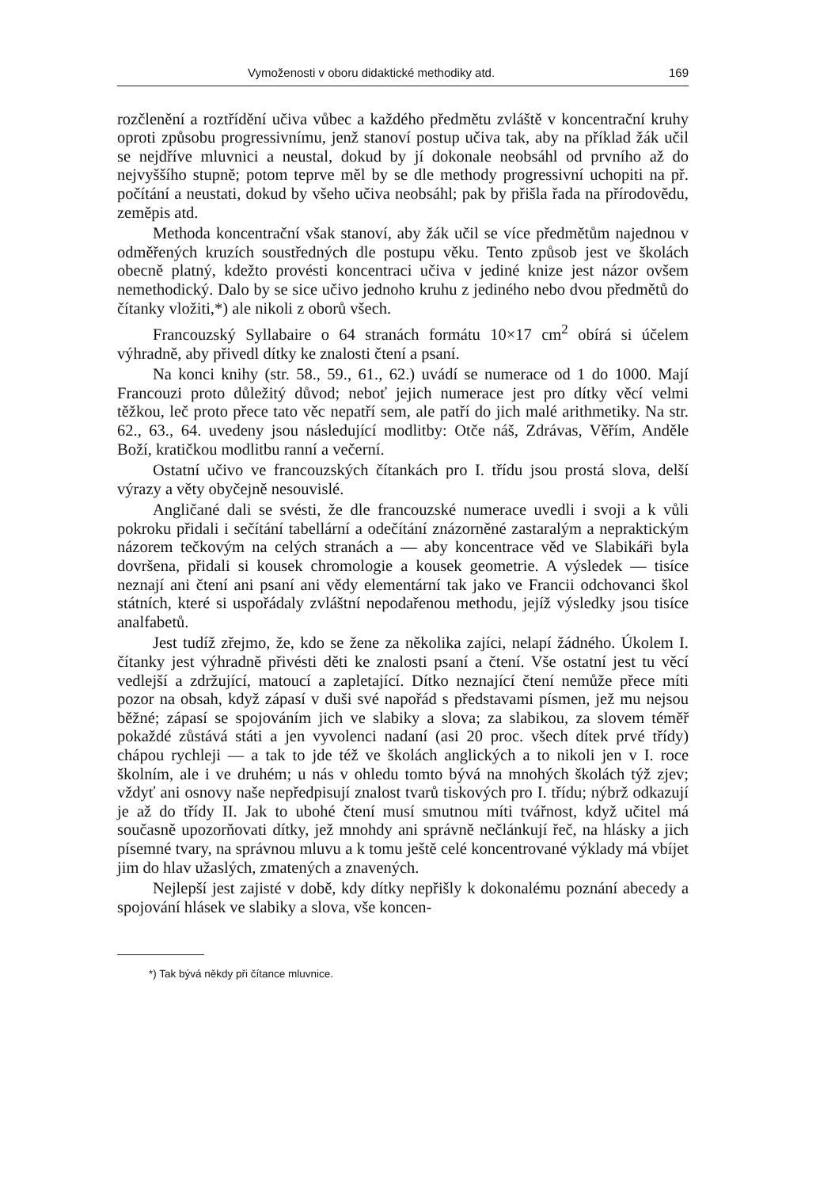Vymoženosti v oboru didaktické methodiky atd. 169
rozčlenění a roztřídění učiva vůbec a každého předmětu zvláště v koncentrační kruhy oproti způsobu progressivnímu, jenž stanoví postup učiva tak, aby na příklad žák učil se nejdříve mluvnici a neustal, dokud by jí dokonale neobsáhl od prvního až do nejvyššího stupně; potom teprve měl by se dle methody progressivní uchopiti na př. počítání a neustati, dokud by všeho učiva neobsáhl; pak by přišla řada na přírodovědu, zeměpis atd.
Methoda koncentrační však stanoví, aby žák učil se více předmětům najednou v odměřených kruzích soustředných dle postupu věku. Tento způsob jest ve školách obecně platný, kdežto provésti koncentraci učiva v jediné knize jest názor ovšem nemethodický. Dalo by se sice učivo jednoho kruhu z jediného nebo dvou předmětů do čítanky vložiti,*) ale nikoli z oborů všech.
Francouzský Syllabaire o 64 stranách formátu 10×17 cm<sup>2</sup> obírá si účelem výhradně, aby přivedl dítky ke znalosti čtení a psaní.
Na konci knihy (str. 58., 59., 61., 62.) uvádí se numerace od 1 do 1000. Mají Francouzi proto důležitý důvod; neboť jejich numerace jest pro dítky věcí velmi těžkou, leč proto přece tato věc nepatří sem, ale patří do jich malé arithmetiky. Na str. 62., 63., 64. uvedeny jsou následující modlitby: Otče náš, Zdrávas, Věřím, Anděle Boží, kratičkou modlitbu ranní a večerní.
Ostatní učivo ve francouzských čítankách pro I. třídu jsou prostá slova, delší výrazy a věty obyčejně nesouvislé.
Angličané dali se svésti, že dle francouzské numerace uvedli i svoji a k vůli pokroku přidali i sečítání tabellární a odečítání znázorněné zastaralým a nepraktickým názorem tečkovým na celých stranách a — aby koncentrace věd ve Slabikáři byla dovršena, přidali si kousek chromologie a kousek geometrie. A výsledek — tisíce neznají ani čtení ani psaní ani vědy elementární tak jako ve Francii odchovanci škol státních, které si uspořádaly zvláštní nepodařenou methodu, jejíž výsledky jsou tisíce analfabetů.
Jest tudíž zřejmo, že, kdo se žene za několika zajíci, nelapí žádného. Úkolem I. čítanky jest výhradně přivésti děti ke znalosti psaní a čtení. Vše ostatní jest tu věcí vedlejší a zdržující, matoucí a zapletající. Dítko neznající čtení nemůže přece míti pozor na obsah, když zápasí v duši své napořád s představami písmen, jež mu nejsou běžné; zápasí se spojováním jich ve slabiky a slova; za slabikou, za slovem téměř pokaždé zůstává státi a jen vyvolenci nadaní (asi 20 proc. všech dítek prvé třídy) chápou rychleji — a tak to jde též ve školách anglických a to nikoli jen v I. roce školním, ale i ve druhém; u nás v ohledu tomto bývá na mnohých školách týž zjev; vždyť ani osnovy naše nepředpisují znalost tvarů tiskových pro I. třídu; nýbrž odkazují je až do třídy II. Jak to ubohé čtení musí smutnou míti tvářnost, když učitel má současně upozorňovati dítky, jež mnohdy ani správně nečlánkují řeč, na hlásky a jich písemné tvary, na správnou mluvu a k tomu ještě celé koncentrované výklady má vbíjet jim do hlav užaslých, zmatených a znavených.
Nejlepší jest zajisté v době, kdy dítky nepřišly k dokonalému poznání abecedy a spojování hlásek ve slabiky a slova, vše koncen-
*) Tak bývá někdy při čítance mluvnice.